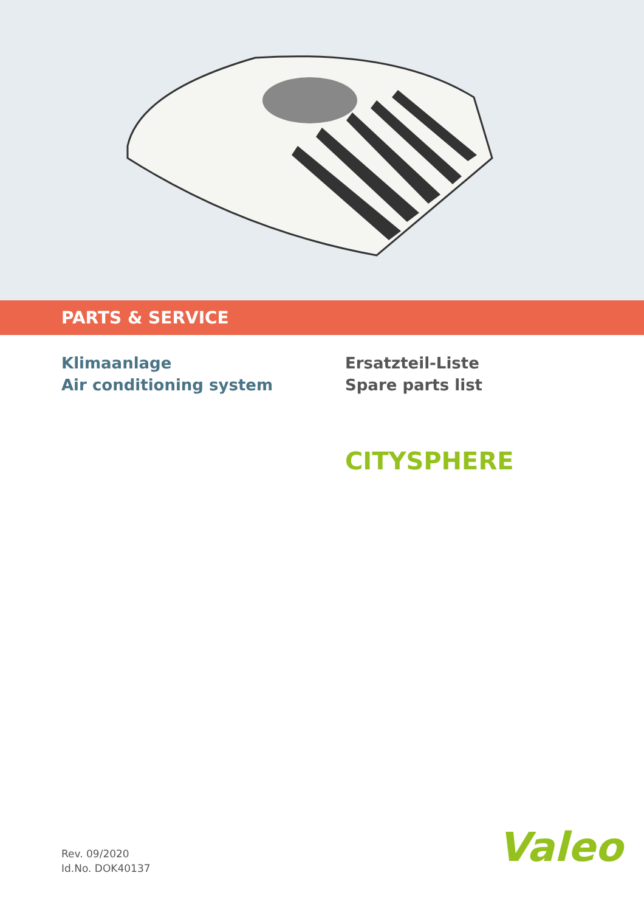PARTS & SERVICE
Klimaanlage
Air conditioning system
Ersatzteil-Liste
Spare parts list
CITYSPHERE
Rev. 09/2020
Id.No. DOK40137
Valeo